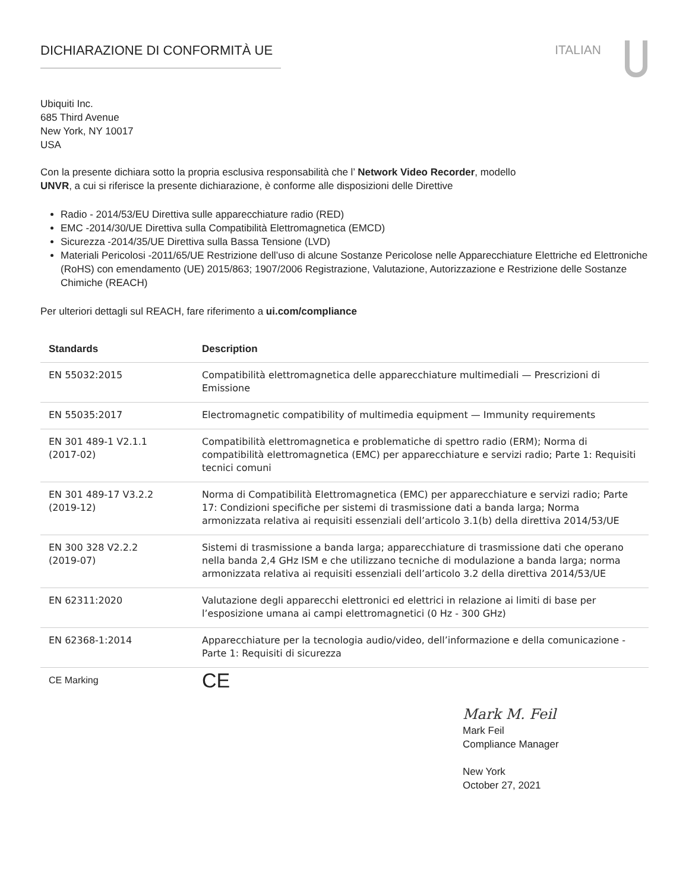DICHIARAZIONE DI CONFORMITÀ UE ITALIAN
Ubiquiti Inc.
685 Third Avenue
New York, NY 10017
USA
Con la presente dichiara sotto la propria esclusiva responsabilità che l’ Network Video Recorder, modello
UNVR, a cui si riferisce la presente dichiarazione, è conforme alle disposizioni delle Direttive
Radio - 2014/53/EU Direttiva sulle apparecchiature radio (RED)
EMC -2014/30/UE Direttiva sulla Compatibilità Elettromagnetica (EMCD)
Sicurezza -2014/35/UE Direttiva sulla Bassa Tensione (LVD)
Materiali Pericolosi -2011/65/UE Restrizione dell’uso di alcune Sostanze Pericolose nelle Apparecchiature Elettriche ed Elettroniche (RoHS) con emendamento (UE) 2015/863; 1907/2006 Registrazione, Valutazione, Autorizzazione e Restrizione delle Sostanze Chimiche (REACH)
Per ulteriori dettagli sul REACH, fare riferimento a ui.com/compliance
| Standards | Description |
| --- | --- |
| EN 55032:2015 | Compatibilità elettromagnetica delle apparecchiature multimediali — Prescrizioni di Emissione |
| EN 55035:2017 | Electromagnetic compatibility of multimedia equipment — Immunity requirements |
| EN 301 489-1 V2.1.1 (2017-02) | Compatibilità elettromagnetica e problematiche di spettro radio (ERM); Norma di compatibilità elettromagnetica (EMC) per apparecchiature e servizi radio; Parte 1: Requisiti tecnici comuni |
| EN 301 489-17 V3.2.2 (2019-12) | Norma di Compatibilità Elettromagnetica (EMC) per apparecchiature e servizi radio; Parte 17: Condizioni specifiche per sistemi di trasmissione dati a banda larga; Norma armonizzata relativa ai requisiti essenziali dell’articolo 3.1(b) della direttiva 2014/53/UE |
| EN 300 328 V2.2.2 (2019-07) | Sistemi di trasmissione a banda larga; apparecchiature di trasmissione dati che operano nella banda 2,4 GHz ISM e che utilizzano tecniche di modulazione a banda larga; norma armonizzata relativa ai requisiti essenziali dell’articolo 3.2 della direttiva 2014/53/UE |
| EN 62311:2020 | Valutazione degli apparecchi elettronici ed elettrici in relazione ai limiti di base per l’esposizione umana ai campi elettromagnetici (0 Hz - 300 GHz) |
| EN 62368-1:2014 | Apparecchiature per la tecnologia audio/video, dell’informazione e della comunicazione - Parte 1: Requisiti di sicurezza |
| CE Marking | CE |
Mark M. Feil
Mark Feil
Compliance Manager
New York
October 27, 2021